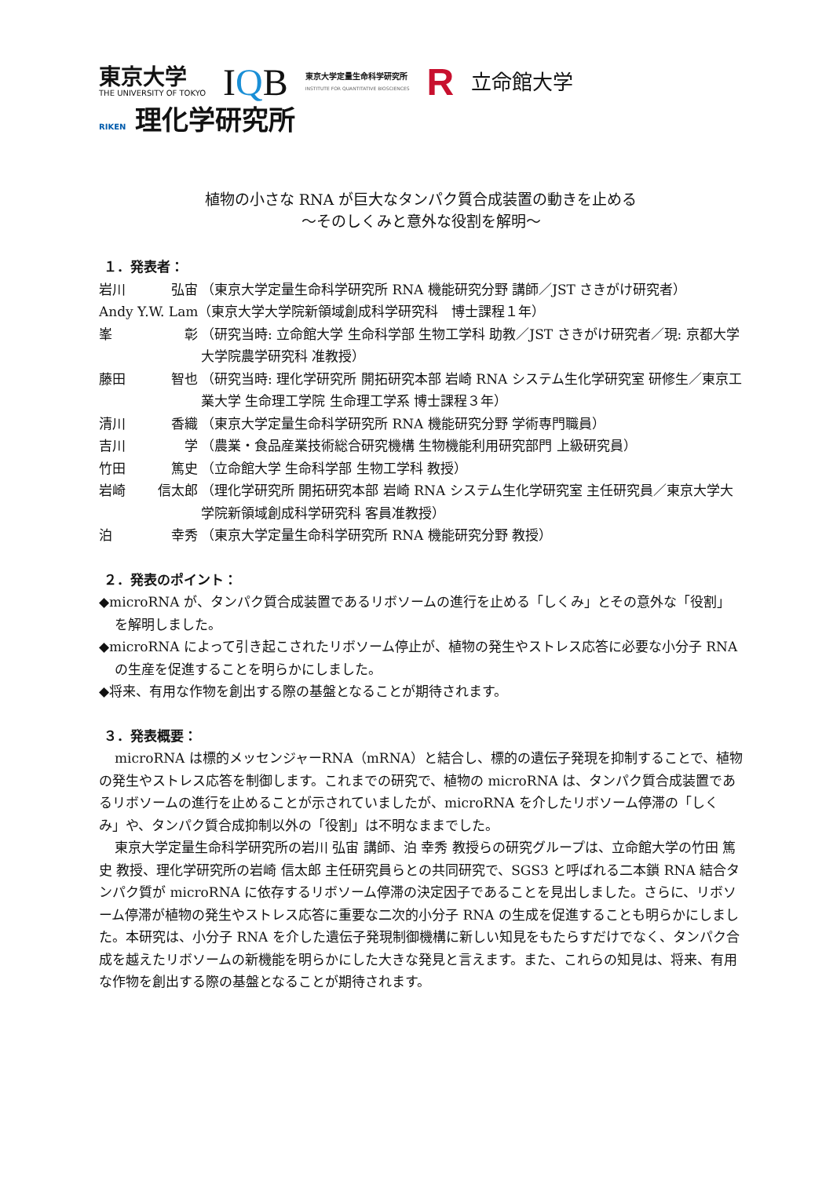東京大学
THE UNIVERSITY OF TOKYO
IQB
東京大学定量生命科学研究所
INSTITUTE FOR QUANTITATIVE BIOSCIENCES
R
立命館大学
RIKEN 理化学研究所
植物の小さな RNA が巨大なタンパク質合成装置の動きを止める
～そのしくみと意外な役割を解明～
１．発表者：
岩川 弘宙 （東京大学定量生命科学研究所 RNA 機能研究分野 講師／JST さきがけ研究者）
Andy Y.W. Lam（東京大学大学院新領域創成科学研究科　博士課程１年）
峯 彰 （研究当時: 立命館大学 生命科学部 生物工学科 助教／JST さきがけ研究者／現: 京都大学大学院農学研究科 准教授）
藤田 智也 （研究当時: 理化学研究所 開拓研究本部 岩崎 RNA システム生化学研究室 研修生／東京工業大学 生命理工学院 生命理工学系 博士課程３年）
清川 香織 （東京大学定量生命科学研究所 RNA 機能研究分野 学術専門職員）
吉川 学 （農業・食品産業技術総合研究機構 生物機能利用研究部門 上級研究員）
竹田 篤史 （立命館大学 生命科学部 生物工学科 教授）
岩崎 信太郎 （理化学研究所 開拓研究本部 岩崎 RNA システム生化学研究室 主任研究員／東京大学大学院新領域創成科学研究科 客員准教授）
泊 幸秀 （東京大学定量生命科学研究所 RNA 機能研究分野 教授）
２．発表のポイント：
◆microRNA が、タンパク質合成装置であるリボソームの進行を止める「しくみ」とその意外な「役割」を解明しました。
◆microRNA によって引き起こされたリボソーム停止が、植物の発生やストレス応答に必要な小分子 RNA の生産を促進することを明らかにしました。
◆将来、有用な作物を創出する際の基盤となることが期待されます。
３．発表概要：
microRNA は標的メッセンジャーRNA（mRNA）と結合し、標的の遺伝子発現を抑制することで、植物の発生やストレス応答を制御します。これまでの研究で、植物の microRNA は、タンパク質合成装置であるリボソームの進行を止めることが示されていましたが、microRNA を介したリボソーム停滞の「しくみ」や、タンパク質合成抑制以外の「役割」は不明なままでした。
東京大学定量生命科学研究所の岩川 弘宙 講師、泊 幸秀 教授らの研究グループは、立命館大学の竹田 篤史 教授、理化学研究所の岩崎 信太郎 主任研究員らとの共同研究で、SGS3 と呼ばれる二本鎖 RNA 結合タンパク質が microRNA に依存するリボソーム停滞の決定因子であることを見出しました。さらに、リボソーム停滞が植物の発生やストレス応答に重要な二次的小分子 RNA の生成を促進することも明らかにしました。本研究は、小分子 RNA を介した遺伝子発現制御機構に新しい知見をもたらすだけでなく、タンパク合成を越えたリボソームの新機能を明らかにした大きな発見と言えます。また、これらの知見は、将来、有用な作物を創出する際の基盤となることが期待されます。